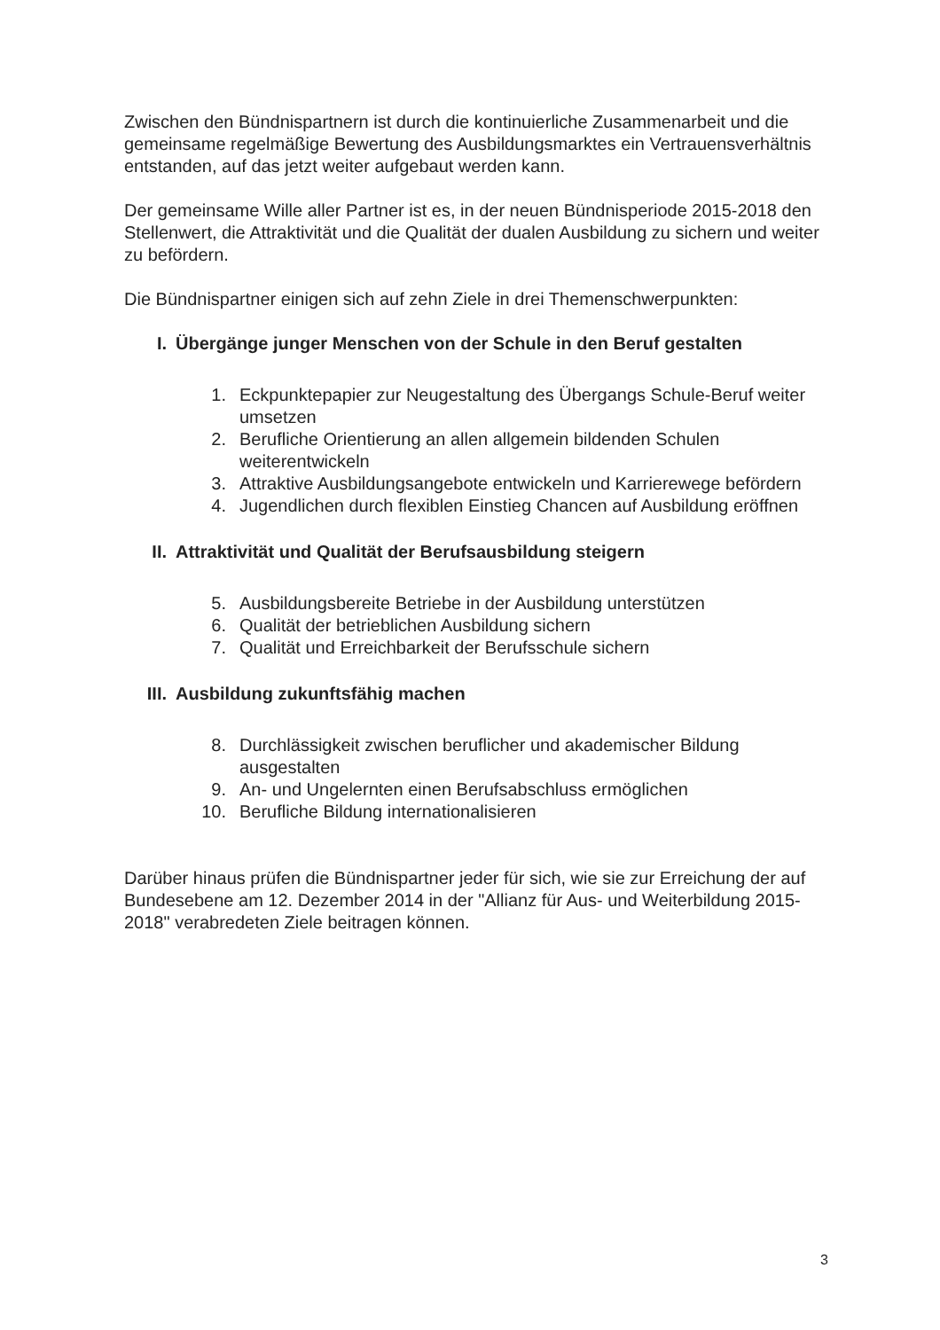Zwischen den Bündnispartnern ist durch die kontinuierliche Zusammenarbeit und die gemeinsame regelmäßige Bewertung des Ausbildungsmarktes ein Vertrauensverhältnis entstanden, auf das jetzt weiter aufgebaut werden kann.
Der gemeinsame Wille aller Partner ist es, in der neuen Bündnisperiode 2015-2018 den Stellenwert, die Attraktivität und die Qualität der dualen Ausbildung zu sichern und weiter zu befördern.
Die Bündnispartner einigen sich auf zehn Ziele in drei Themenschwerpunkten:
I. Übergänge junger Menschen von der Schule in den Beruf gestalten
1. Eckpunktepapier zur Neugestaltung des Übergangs Schule-Beruf weiter umsetzen
2. Berufliche Orientierung an allen allgemein bildenden Schulen weiterentwickeln
3. Attraktive Ausbildungsangebote entwickeln und Karrierewege befördern
4. Jugendlichen durch flexiblen Einstieg Chancen auf Ausbildung eröffnen
II. Attraktivität und Qualität der Berufsausbildung steigern
5. Ausbildungsbereite Betriebe in der Ausbildung unterstützen
6. Qualität der betrieblichen Ausbildung sichern
7. Qualität und Erreichbarkeit der Berufsschule sichern
III. Ausbildung zukunftsfähig machen
8. Durchlässigkeit zwischen beruflicher und akademischer Bildung ausgestalten
9. An- und Ungelernten einen Berufsabschluss ermöglichen
10. Berufliche Bildung internationalisieren
Darüber hinaus prüfen die Bündnispartner jeder für sich, wie sie zur Erreichung der auf Bundesebene am 12. Dezember 2014 in der "Allianz für Aus- und Weiterbildung 2015-2018" verabredeten Ziele beitragen können.
3